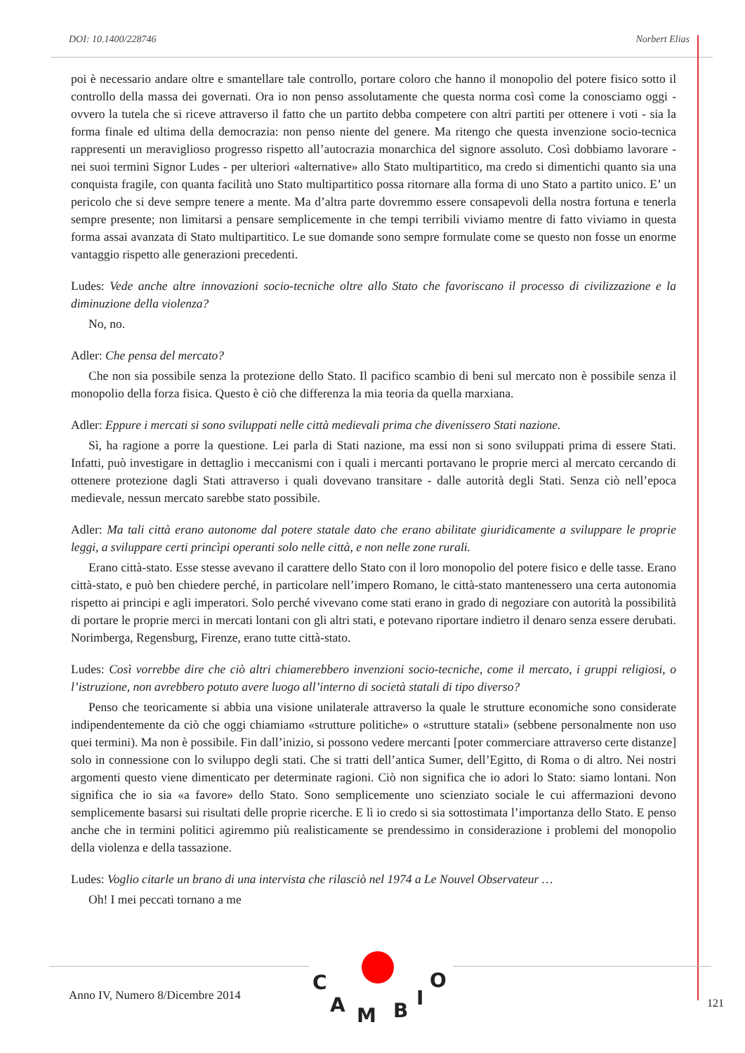DOI: 10.1400/228746 Norbert Elias
poi è necessario andare oltre e smantellare tale controllo, portare coloro che hanno il monopolio del potere fisico sotto il controllo della massa dei governati. Ora io non penso assolutamente che questa norma così come la conosciamo oggi - ovvero la tutela che si riceve attraverso il fatto che un partito debba competere con altri partiti per ottenere i voti - sia la forma finale ed ultima della democrazia: non penso niente del genere. Ma ritengo che questa invenzione socio-tecnica rappresenti un meraviglioso progresso rispetto all’autocrazia monarchica del signore assoluto. Così dobbiamo lavorare - nei suoi termini Signor Ludes - per ulteriori «alternative» allo Stato multipartitico, ma credo si dimentichi quanto sia una conquista fragile, con quanta facilità uno Stato multipartitico possa ritornare alla forma di uno Stato a partito unico. E’ un pericolo che si deve sempre tenere a mente. Ma d’altra parte dovremmo essere consapevoli della nostra fortuna e tenerla sempre presente; non limitarsi a pensare semplicemente in che tempi terribili viviamo mentre di fatto viviamo in questa forma assai avanzata di Stato multipartitico. Le sue domande sono sempre formulate come se questo non fosse un enorme vantaggio rispetto alle generazioni precedenti.
Ludes: Vede anche altre innovazioni socio-tecniche oltre allo Stato che favoriscano il processo di civilizzazione e la diminuzione della violenza?
No, no.
Adler: Che pensa del mercato?
Che non sia possibile senza la protezione dello Stato. Il pacifico scambio di beni sul mercato non è possibile senza il monopolio della forza fisica. Questo è ciò che differenza la mia teoria da quella marxiana.
Adler: Eppure i mercati si sono sviluppati nelle città medievali prima che divenissero Stati nazione.
Sì, ha ragione a porre la questione. Lei parla di Stati nazione, ma essi non si sono sviluppati prima di essere Stati. Infatti, può investigare in dettaglio i meccanismi con i quali i mercanti portavano le proprie merci al mercato cercando di ottenere protezione dagli Stati attraverso i quali dovevano transitare - dalle autorità degli Stati. Senza ciò nell’epoca medievale, nessun mercato sarebbe stato possibile.
Adler: Ma tali città erano autonome dal potere statale dato che erano abilitate giuridicamente a sviluppare le proprie leggi, a sviluppare certi princìpi operanti solo nelle città, e non nelle zone rurali.
Erano città-stato. Esse stesse avevano il carattere dello Stato con il loro monopolio del potere fisico e delle tasse. Erano città-stato, e può ben chiedere perché, in particolare nell’impero Romano, le città-stato mantenessero una certa autonomia rispetto ai principi e agli imperatori. Solo perché vivevano come stati erano in grado di negoziare con autorità la possibilità di portare le proprie merci in mercati lontani con gli altri stati, e potevano riportare indietro il denaro senza essere derubati. Norimberga, Regensburg, Firenze, erano tutte città-stato.
Ludes: Così vorrebbe dire che ciò altri chiamerebbero invenzioni socio-tecniche, come il mercato, i gruppi religiosi, o l’istruzione, non avrebbero potuto avere luogo all’interno di società statali di tipo diverso?
Penso che teoricamente si abbia una visione unilaterale attraverso la quale le strutture economiche sono considerate indipendentemente da ciò che oggi chiamiamo «strutture politiche» o «strutture statali» (sebbene personalmente non uso quei termini). Ma non è possibile. Fin dall’inizio, si possono vedere mercanti [poter commerciare attraverso certe distanze] solo in connessione con lo sviluppo degli stati. Che si tratti dell’antica Sumer, dell’Egitto, di Roma o di altro. Nei nostri argomenti questo viene dimenticato per determinate ragioni. Ciò non significa che io adori lo Stato: siamo lontani. Non significa che io sia «a favore» dello Stato. Sono semplicemente uno scienziato sociale le cui affermazioni devono semplicemente basarsi sui risultati delle proprie ricerche. E lì io credo si sia sottostimata l’importanza dello Stato. E penso anche che in termini politici agiremmo più realisticamente se prendessimo in considerazione i problemi del monopolio della violenza e della tassazione.
Ludes: Voglio citarle un brano di una intervista che rilasciò nel 1974 a Le Nouvel Observateur …
Oh! I mei peccati tornano a me
C
A M B
I
O
Anno IV, Numero 8/Dicembre 2014
121